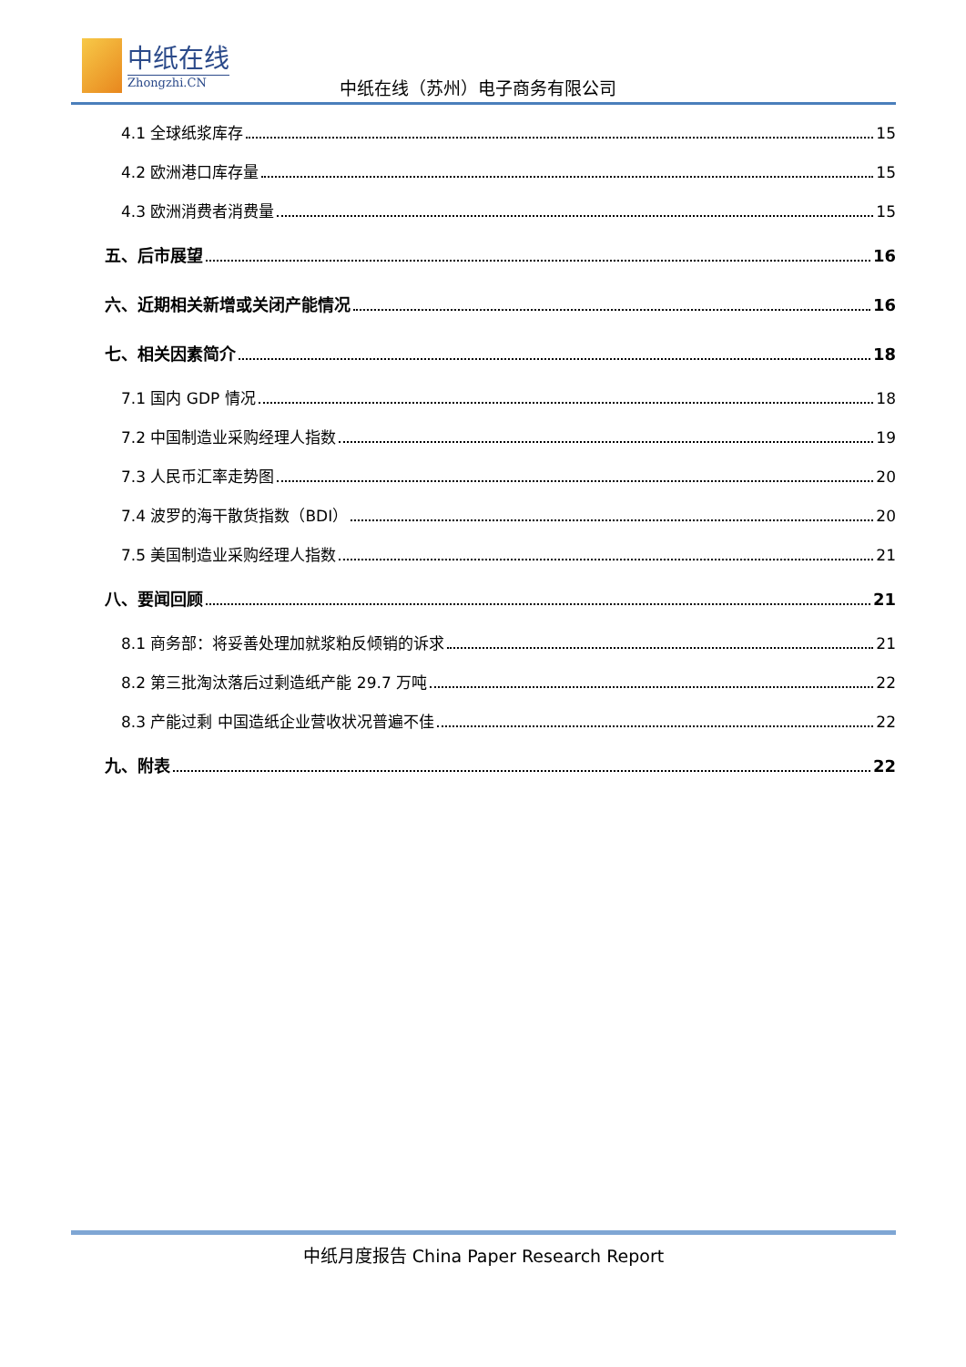中纸在线
Zhongzhi.CN
中纸在线（苏州）电子商务有限公司
4.1 全球纸浆库存 15
4.2 欧洲港口库存量 15
4.3 欧洲消费者消费量 15
五、后市展望 16
六、近期相关新增或关闭产能情况 16
七、相关因素简介 18
7.1 国内 GDP 情况 18
7.2 中国制造业采购经理人指数 19
7.3 人民币汇率走势图 20
7.4 波罗的海干散货指数（BDI） 20
7.5 美国制造业采购经理人指数 21
八、要闻回顾 21
8.1 商务部：将妥善处理加就浆粕反倾销的诉求 21
8.2 第三批淘汰落后过剩造纸产能 29.7 万吨 22
8.3 产能过剩 中国造纸企业营收状况普遍不佳 22
九、附表 22
中纸月度报告 China Paper Research Report